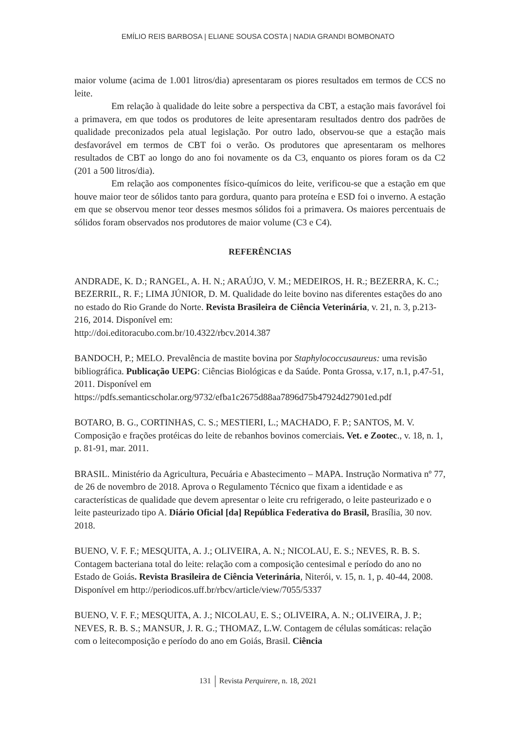EMÍLIO REIS BARBOSA | ELIANE SOUSA COSTA | NADIA GRANDI BOMBONATO
maior volume (acima de 1.001 litros/dia) apresentaram os piores resultados em termos de CCS no leite.
Em relação à qualidade do leite sobre a perspectiva da CBT, a estação mais favorável foi a primavera, em que todos os produtores de leite apresentaram resultados dentro dos padrões de qualidade preconizados pela atual legislação. Por outro lado, observou-se que a estação mais desfavorável em termos de CBT foi o verão. Os produtores que apresentaram os melhores resultados de CBT ao longo do ano foi novamente os da C3, enquanto os piores foram os da C2 (201 a 500 litros/dia).
Em relação aos componentes físico-químicos do leite, verificou-se que a estação em que houve maior teor de sólidos tanto para gordura, quanto para proteína e ESD foi o inverno. A estação em que se observou menor teor desses mesmos sólidos foi a primavera. Os maiores percentuais de sólidos foram observados nos produtores de maior volume (C3 e C4).
REFERÊNCIAS
ANDRADE, K. D.; RANGEL, A. H. N.; ARAÚJO, V. M.; MEDEIROS, H. R.; BEZERRA, K. C.; BEZERRIL, R. F.; LIMA JÚNIOR, D. M. Qualidade do leite bovino nas diferentes estações do ano no estado do Rio Grande do Norte. Revista Brasileira de Ciência Veterinária, v. 21, n. 3, p.213-216, 2014. Disponível em:
http://doi.editoracubo.com.br/10.4322/rbcv.2014.387
BANDOCH, P.; MELO. Prevalência de mastite bovina por Staphylococcusaureus: uma revisão bibliográfica. Publicação UEPG: Ciências Biológicas e da Saúde. Ponta Grossa, v.17, n.1, p.47-51, 2011. Disponível em
https://pdfs.semanticscholar.org/9732/efba1c2675d88aa7896d75b47924d27901ed.pdf
BOTARO, B. G., CORTINHAS, C. S.; MESTIERI, L.; MACHADO, F. P.; SANTOS, M. V. Composição e frações protéicas do leite de rebanhos bovinos comerciais. Vet. e Zootec., v. 18, n. 1, p. 81-91, mar. 2011.
BRASIL. Ministério da Agricultura, Pecuária e Abastecimento – MAPA. Instrução Normativa nº 77, de 26 de novembro de 2018. Aprova o Regulamento Técnico que fixam a identidade e as características de qualidade que devem apresentar o leite cru refrigerado, o leite pasteurizado e o leite pasteurizado tipo A. Diário Oficial [da] República Federativa do Brasil, Brasília, 30 nov. 2018.
BUENO, V. F. F.; MESQUITA, A. J.; OLIVEIRA, A. N.; NICOLAU, E. S.; NEVES, R. B. S. Contagem bacteriana total do leite: relação com a composição centesimal e período do ano no Estado de Goiás. Revista Brasileira de Ciência Veterinária, Niterói, v. 15, n. 1, p. 40-44, 2008. Disponível em http://periodicos.uff.br/rbcv/article/view/7055/5337
BUENO, V. F. F.; MESQUITA, A. J.; NICOLAU, E. S.; OLIVEIRA, A. N.; OLIVEIRA, J. P.; NEVES, R. B. S.; MANSUR, J. R. G.; THOMAZ, L.W. Contagem de células somáticas: relação com o leitecomposição e período do ano em Goiás, Brasil. Ciência
131 Revista Perquirere, n. 18, 2021